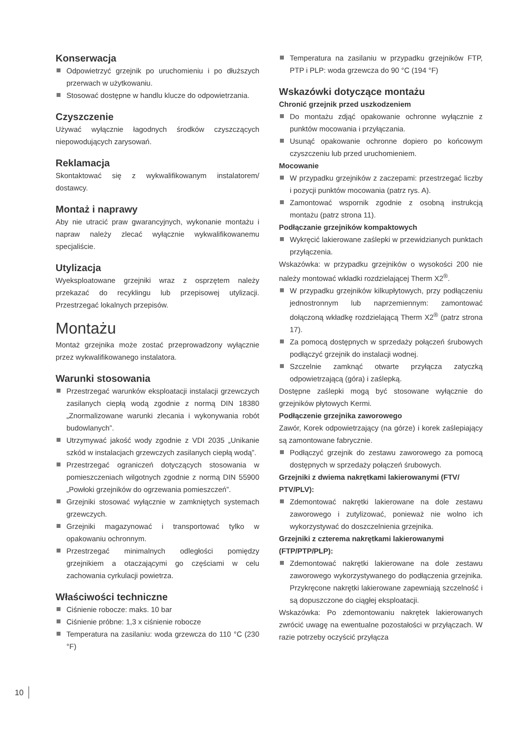Konserwacja
Odpowietrzyć grzejnik po uruchomieniu i po dłuższych przerwach w użytkowaniu.
Stosować dostępne w handlu klucze do odpowietrzania.
Czyszczenie
Używać wyłącznie łagodnych środków czyszczących niepowodujących zarysowań.
Reklamacja
Skontaktować się z wykwalifikowanym instalatorem/ dostawcy.
Montaż i naprawy
Aby nie utracić praw gwarancyjnych, wykonanie montażu i napraw należy zlecać wyłącznie wykwalifikowanemu specjaliście.
Utylizacja
Wyeksploatowane grzejniki wraz z osprzętem należy przekazać do recyklingu lub przepisowej utylizacji. Przestrzegać lokalnych przepisów.
Montażu
Montaż grzejnika może zostać przeprowadzony wyłącznie przez wykwalifikowanego instalatora.
Warunki stosowania
Przestrzegać warunków eksploatacji instalacji grzewczych zasilanych ciepłą wodą zgodnie z normą DIN 18380 „Znormalizowane warunki zlecania i wykonywania robót budowlanych”.
Utrzymywać jakość wody zgodnie z VDI 2035 „Unikanie szkód w instalacjach grzewczych zasilanych ciepłą wodą”.
Przestrzegać ograniczeń dotyczących stosowania w pomieszczeniach wilgotnych zgodnie z normą DIN 55900 „Powłoki grzejników do ogrzewania pomieszczeń”.
Grzejniki stosować wyłącznie w zamkniętych systemach grzewczych.
Grzejniki magazynować i transportować tylko w opakowaniu ochronnym.
Przestrzegać minimalnych odległości pomiędzy grzejnikiem a otaczającymi go częściami w celu zachowania cyrkulacji powietrza.
Właściwości techniczne
Ciśnienie robocze: maks. 10 bar
Ciśnienie próbne: 1,3 x ciśnienie robocze
Temperatura na zasilaniu: woda grzewcza do 110 °C (230 °F)
Temperatura na zasilaniu w przypadku grzejników FTP, PTP i PLP: woda grzewcza do 90 °C (194 °F)
Wskazówki dotyczące montażu
Chronić grzejnik przed uszkodzeniem
Do montażu zdjąć opakowanie ochronne wyłącznie z punktów mocowania i przyłączania.
Usunąć opakowanie ochronne dopiero po końcowym czyszczeniu lub przed uruchomieniem.
Mocowanie
W przypadku grzejników z zaczepami: przestrzegać liczby i pozycji punktów mocowania (patrz rys. A).
Zamontować wspornik zgodnie z osobną instrukcją montażu (patrz strona 11).
Podłączanie grzejników kompaktowych
Wykręcić lakierowane zaślepki w przewidzianych punktach przyłączenia.
Wskazówka: w przypadku grzejników o wysokości 200 nie należy montować wkładki rozdzielającej Therm X2<sup>®</sup>.
W przypadku grzejników kilkupłytowych, przy podłączeniu jednostronnym lub naprzemiennym: zamontować dołączoną wkładkę rozdzielającą Therm X2<sup>®</sup> (patrz strona 17).
Za pomocą dostępnych w sprzedaży połączeń śrubowych podłączyć grzejnik do instalacji wodnej.
Szczelnie zamknąć otwarte przyłącza zatyczką odpowietrzającą (góra) i zaślepką.
Dostępne zaślepki mogą być stosowane wyłącznie do grzejników płytowych Kermi.
Podłączenie grzejnika zaworowego
Zawór, Korek odpowietrzający (na górze) i korek zaślepiający są zamontowane fabrycznie.
Podłączyć grzejnik do zestawu zaworowego za pomocą dostępnych w sprzedaży połączeń śrubowych.
Grzejniki z dwiema nakrętkami lakierowanymi (FTV/ PTV/PLV):
Zdemontować nakrętki lakierowane na dole zestawu zaworowego i zutylizować, ponieważ nie wolno ich wykorzystywać do doszczelnienia grzejnika.
Grzejniki z czterema nakrętkami lakierowanymi (FTP/PTP/PLP):
Zdemontować nakrętki lakierowane na dole zestawu zaworowego wykorzystywanego do podłączenia grzejnika. Przykręcone nakrętki lakierowane zapewniają szczelność i są dopuszczone do ciągłej eksploatacji.
Wskazówka: Po zdemontowaniu nakrętek lakierowanych zwrócić uwagę na ewentualne pozostałości w przyłączach. W razie potrzeby oczyścić przyłącza
10